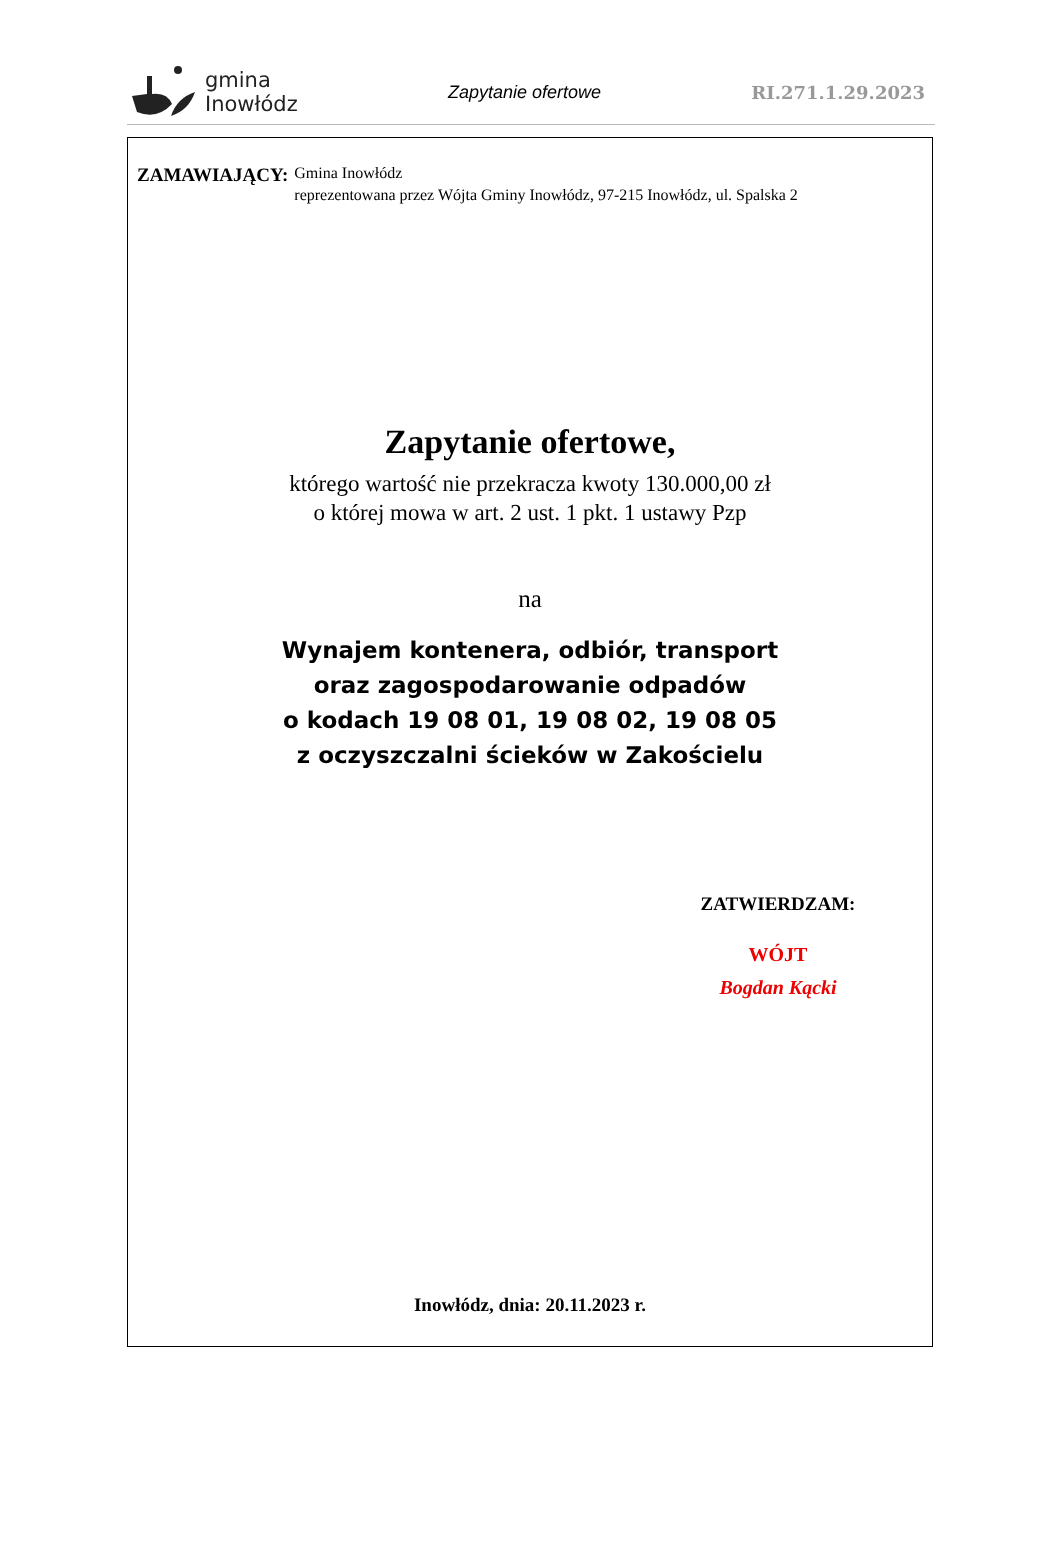gmina
Inowłódz
Zapytanie ofertowe RI.271.1.29.2023
ZAMAWIAJĄCY:
Gmina Inowłódz
reprezentowana przez Wójta Gminy Inowłódz, 97-215 Inowłódz, ul. Spalska 2
Zapytanie ofertowe,
którego wartość nie przekracza kwoty 130.000,00 zł
o której mowa w art. 2 ust. 1 pkt. 1 ustawy Pzp
na
Wynajem kontenera, odbiór, transport
oraz zagospodarowanie odpadów
o kodach 19 08 01, 19 08 02, 19 08 05
z oczyszczalni ścieków w Zakościelu
ZATWIERDZAM:
WÓJT
Bogdan Kącki
Inowłódz, dnia: 20.11.2023 r.